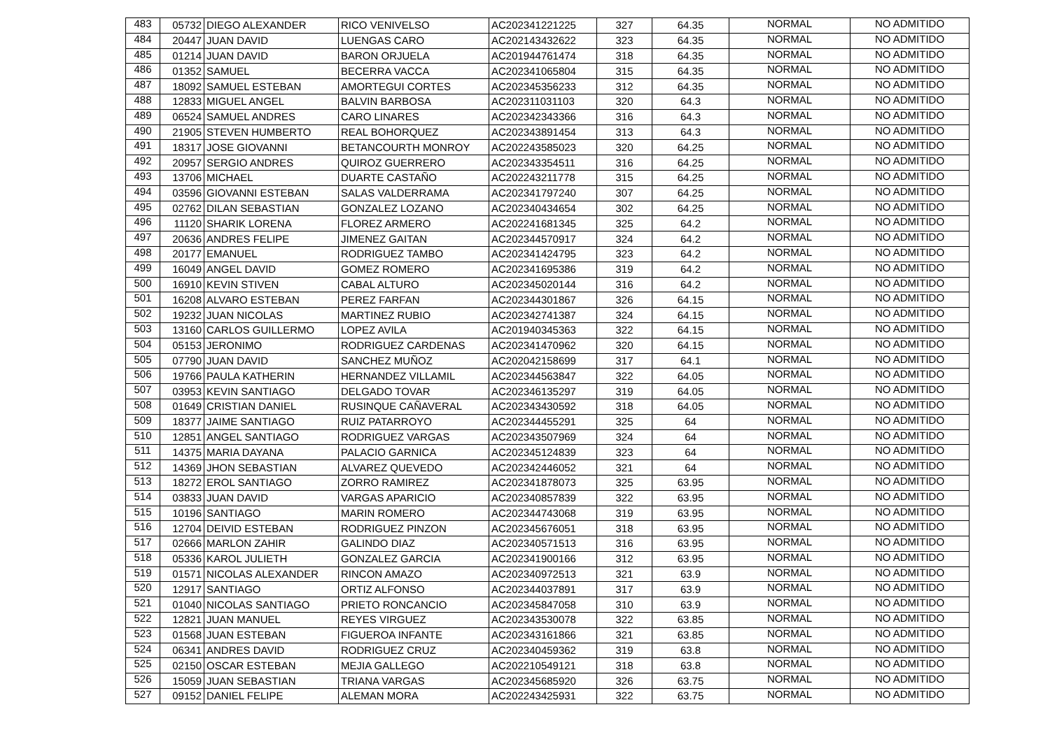| 483 | 05732 | DIEGO ALEXANDER | RICO VENIVELSO | AC202341221225 | 327 | 64.35 | NORMAL | NO ADMITIDO |
| 484 | 20447 | JUAN DAVID | LUENGAS CARO | AC202143432622 | 323 | 64.35 | NORMAL | NO ADMITIDO |
| 485 | 01214 | JUAN DAVID | BARON ORJUELA | AC201944761474 | 318 | 64.35 | NORMAL | NO ADMITIDO |
| 486 | 01352 | SAMUEL | BECERRA VACCA | AC202341065804 | 315 | 64.35 | NORMAL | NO ADMITIDO |
| 487 | 18092 | SAMUEL ESTEBAN | AMORTEGUI CORTES | AC202345356233 | 312 | 64.35 | NORMAL | NO ADMITIDO |
| 488 | 12833 | MIGUEL ANGEL | BALVIN BARBOSA | AC202311031103 | 320 | 64.3 | NORMAL | NO ADMITIDO |
| 489 | 06524 | SAMUEL ANDRES | CARO LINARES | AC202342343366 | 316 | 64.3 | NORMAL | NO ADMITIDO |
| 490 | 21905 | STEVEN HUMBERTO | REAL BOHORQUEZ | AC202343891454 | 313 | 64.3 | NORMAL | NO ADMITIDO |
| 491 | 18317 | JOSE GIOVANNI | BETANCOURTH MONROY | AC202243585023 | 320 | 64.25 | NORMAL | NO ADMITIDO |
| 492 | 20957 | SERGIO ANDRES | QUIROZ GUERRERO | AC202343354511 | 316 | 64.25 | NORMAL | NO ADMITIDO |
| 493 | 13706 | MICHAEL | DUARTE CASTAÑO | AC202243211778 | 315 | 64.25 | NORMAL | NO ADMITIDO |
| 494 | 03596 | GIOVANNI ESTEBAN | SALAS VALDERRAMA | AC202341797240 | 307 | 64.25 | NORMAL | NO ADMITIDO |
| 495 | 02762 | DILAN SEBASTIAN | GONZALEZ LOZANO | AC202340434654 | 302 | 64.25 | NORMAL | NO ADMITIDO |
| 496 | 11120 | SHARIK LORENA | FLOREZ ARMERO | AC202241681345 | 325 | 64.2 | NORMAL | NO ADMITIDO |
| 497 | 20636 | ANDRES FELIPE | JIMENEZ GAITAN | AC202344570917 | 324 | 64.2 | NORMAL | NO ADMITIDO |
| 498 | 20177 | EMANUEL | RODRIGUEZ TAMBO | AC202341424795 | 323 | 64.2 | NORMAL | NO ADMITIDO |
| 499 | 16049 | ANGEL DAVID | GOMEZ ROMERO | AC202341695386 | 319 | 64.2 | NORMAL | NO ADMITIDO |
| 500 | 16910 | KEVIN STIVEN | CABAL ALTURO | AC202345020144 | 316 | 64.2 | NORMAL | NO ADMITIDO |
| 501 | 16208 | ALVARO ESTEBAN | PEREZ FARFAN | AC202344301867 | 326 | 64.15 | NORMAL | NO ADMITIDO |
| 502 | 19232 | JUAN NICOLAS | MARTINEZ RUBIO | AC202342741387 | 324 | 64.15 | NORMAL | NO ADMITIDO |
| 503 | 13160 | CARLOS GUILLERMO | LOPEZ AVILA | AC201940345363 | 322 | 64.15 | NORMAL | NO ADMITIDO |
| 504 | 05153 | JERONIMO | RODRIGUEZ CARDENAS | AC202341470962 | 320 | 64.15 | NORMAL | NO ADMITIDO |
| 505 | 07790 | JUAN DAVID | SANCHEZ MUÑOZ | AC202042158699 | 317 | 64.1 | NORMAL | NO ADMITIDO |
| 506 | 19766 | PAULA KATHERIN | HERNANDEZ VILLAMIL | AC202344563847 | 322 | 64.05 | NORMAL | NO ADMITIDO |
| 507 | 03953 | KEVIN SANTIAGO | DELGADO TOVAR | AC202346135297 | 319 | 64.05 | NORMAL | NO ADMITIDO |
| 508 | 01649 | CRISTIAN DANIEL | RUSINQUE CAÑAVERAL | AC202343430592 | 318 | 64.05 | NORMAL | NO ADMITIDO |
| 509 | 18377 | JAIME SANTIAGO | RUIZ PATARROYO | AC202344455291 | 325 | 64 | NORMAL | NO ADMITIDO |
| 510 | 12851 | ANGEL SANTIAGO | RODRIGUEZ VARGAS | AC202343507969 | 324 | 64 | NORMAL | NO ADMITIDO |
| 511 | 14375 | MARIA DAYANA | PALACIO GARNICA | AC202345124839 | 323 | 64 | NORMAL | NO ADMITIDO |
| 512 | 14369 | JHON SEBASTIAN | ALVAREZ QUEVEDO | AC202342446052 | 321 | 64 | NORMAL | NO ADMITIDO |
| 513 | 18272 | EROL SANTIAGO | ZORRO RAMIREZ | AC202341878073 | 325 | 63.95 | NORMAL | NO ADMITIDO |
| 514 | 03833 | JUAN DAVID | VARGAS APARICIO | AC202340857839 | 322 | 63.95 | NORMAL | NO ADMITIDO |
| 515 | 10196 | SANTIAGO | MARIN ROMERO | AC202344743068 | 319 | 63.95 | NORMAL | NO ADMITIDO |
| 516 | 12704 | DEIVID ESTEBAN | RODRIGUEZ PINZON | AC202345676051 | 318 | 63.95 | NORMAL | NO ADMITIDO |
| 517 | 02666 | MARLON ZAHIR | GALINDO DIAZ | AC202340571513 | 316 | 63.95 | NORMAL | NO ADMITIDO |
| 518 | 05336 | KAROL JULIETH | GONZALEZ GARCIA | AC202341900166 | 312 | 63.95 | NORMAL | NO ADMITIDO |
| 519 | 01571 | NICOLAS ALEXANDER | RINCON AMAZO | AC202340972513 | 321 | 63.9 | NORMAL | NO ADMITIDO |
| 520 | 12917 | SANTIAGO | ORTIZ ALFONSO | AC202344037891 | 317 | 63.9 | NORMAL | NO ADMITIDO |
| 521 | 01040 | NICOLAS SANTIAGO | PRIETO RONCANCIO | AC202345847058 | 310 | 63.9 | NORMAL | NO ADMITIDO |
| 522 | 12821 | JUAN MANUEL | REYES VIRGUEZ | AC202343530078 | 322 | 63.85 | NORMAL | NO ADMITIDO |
| 523 | 01568 | JUAN ESTEBAN | FIGUEROA INFANTE | AC202343161866 | 321 | 63.85 | NORMAL | NO ADMITIDO |
| 524 | 06341 | ANDRES DAVID | RODRIGUEZ CRUZ | AC202340459362 | 319 | 63.8 | NORMAL | NO ADMITIDO |
| 525 | 02150 | OSCAR ESTEBAN | MEJIA GALLEGO | AC202210549121 | 318 | 63.8 | NORMAL | NO ADMITIDO |
| 526 | 15059 | JUAN SEBASTIAN | TRIANA VARGAS | AC202345685920 | 326 | 63.75 | NORMAL | NO ADMITIDO |
| 527 | 09152 | DANIEL FELIPE | ALEMAN MORA | AC202243425931 | 322 | 63.75 | NORMAL | NO ADMITIDO |